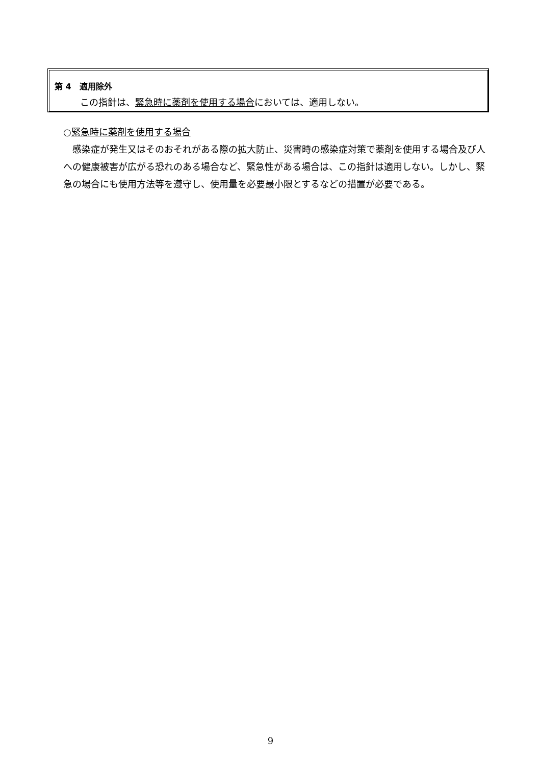第 4　適用除外
この指針は、緊急時に薬剤を使用する場合においては、適用しない。
○緊急時に薬剤を使用する場合
感染症が発生又はそのおそれがある際の拡大防止、災害時の感染症対策で薬剤を使用する場合及び人への健康被害が広がる恐れのある場合など、緊急性がある場合は、この指針は適用しない。しかし、緊急の場合にも使用方法等を遵守し、使用量を必要最小限とするなどの措置が必要である。
9